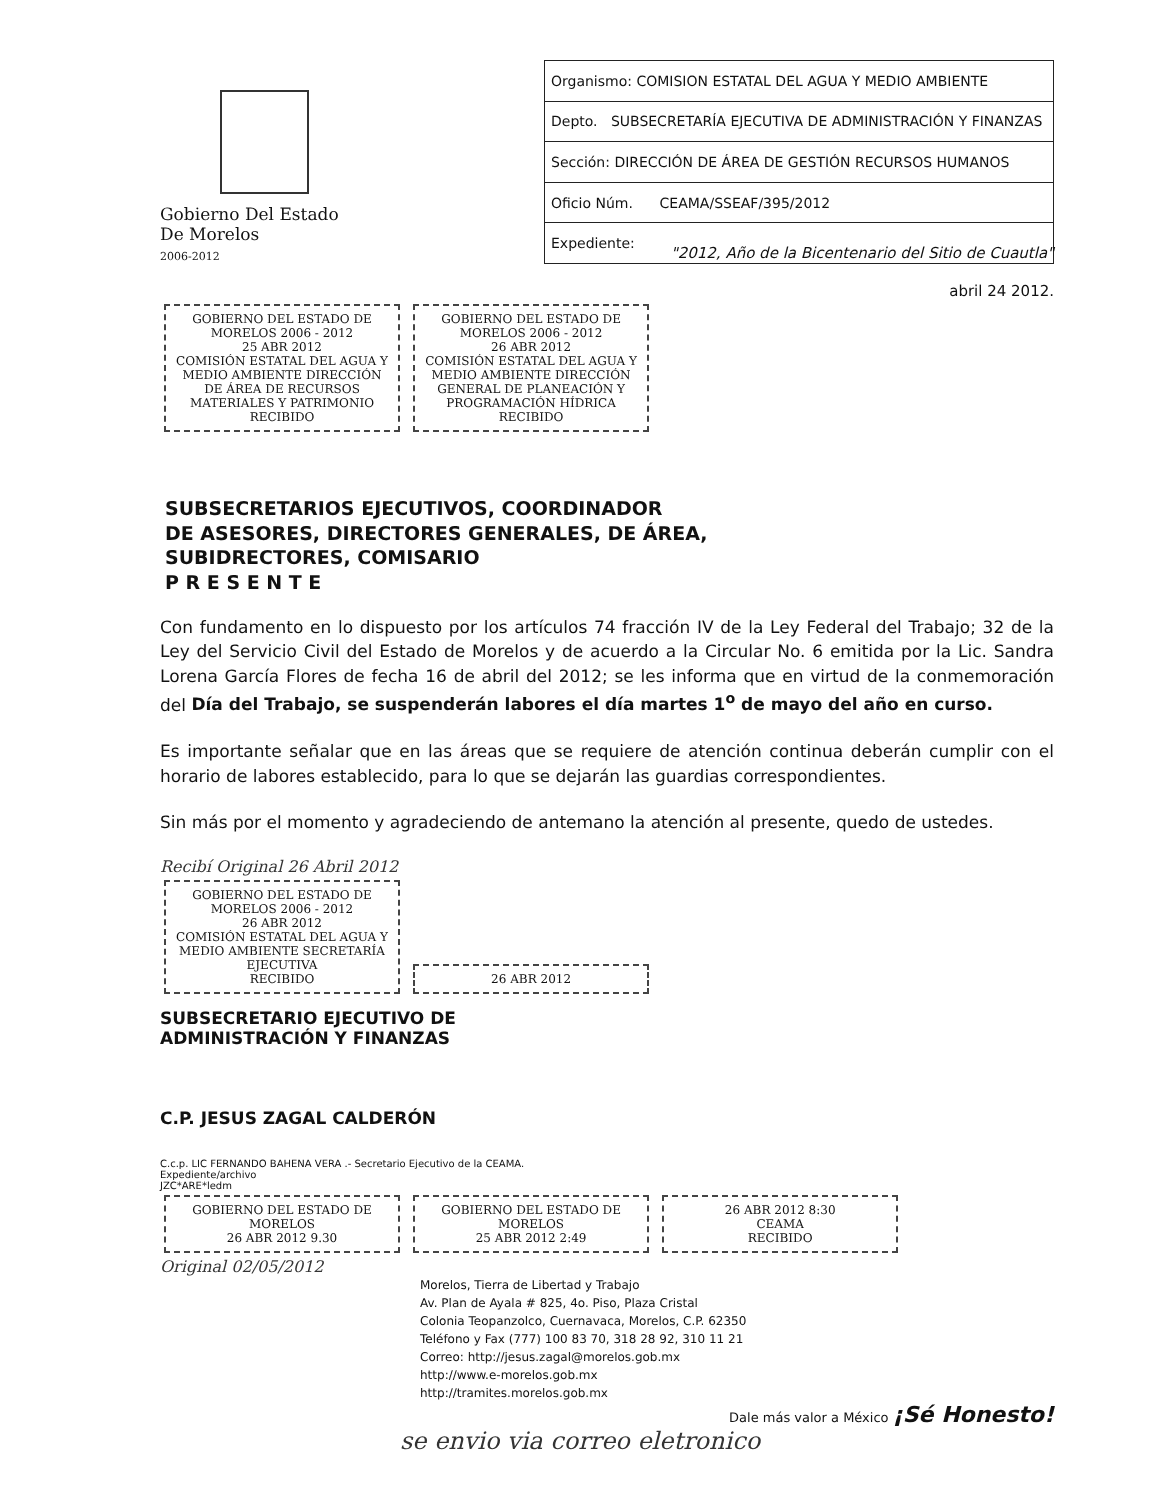Gobierno Del Estado
De Morelos
2006-2012
| Organismo: COMISION ESTATAL DEL AGUA Y MEDIO AMBIENTE |
| Depto. SUBSECRETARÍA EJECUTIVA DE ADMINISTRACIÓN Y FINANZAS |
| Sección: DIRECCIÓN DE ÁREA DE GESTIÓN RECURSOS HUMANOS |
| Oficio Núm. CEAMA/SSEAF/395/2012 |
| Expediente: |
"2012, Año de la Bicentenario del Sitio de Cuautla"
abril 24 2012.
GOBIERNO DEL ESTADO DE MORELOS 2006 - 2012
25 ABR 2012
COMISIÓN ESTATAL DEL AGUA Y MEDIO AMBIENTE DIRECCIÓN DE ÁREA DE RECURSOS MATERIALES Y PATRIMONIO
RECIBIDO
GOBIERNO DEL ESTADO DE MORELOS 2006 - 2012
26 ABR 2012
COMISIÓN ESTATAL DEL AGUA Y MEDIO AMBIENTE DIRECCIÓN GENERAL DE PLANEACIÓN Y PROGRAMACIÓN HÍDRICA
RECIBIDO
SUBSECRETARIOS EJECUTIVOS, COORDINADOR
DE ASESORES, DIRECTORES GENERALES, DE ÁREA,
SUBIDRECTORES, COMISARIO
P R E S E N T E
Con fundamento en lo dispuesto por los artículos 74 fracción IV de la Ley Federal del Trabajo; 32 de la Ley del Servicio Civil del Estado de Morelos y de acuerdo a la Circular No. 6 emitida por la Lic. Sandra Lorena García Flores de fecha 16 de abril del 2012; se les informa que en virtud de la conmemoración del Día del Trabajo, se suspenderán labores el día martes 1<sup>o</sup> de mayo del año en curso.
Es importante señalar que en las áreas que se requiere de atención continua deberán cumplir con el horario de labores establecido, para lo que se dejarán las guardias correspondientes.
Sin más por el momento y agradeciendo de antemano la atención al presente, quedo de ustedes.
Recibí Original 26 Abril 2012
GOBIERNO DEL ESTADO DE MORELOS 2006 - 2012
26 ABR 2012
COMISIÓN ESTATAL DEL AGUA Y MEDIO AMBIENTE SECRETARÍA EJECUTIVA
RECIBIDO
26 ABR 2012
SUBSECRETARIO EJECUTIVO DE
ADMINISTRACIÓN Y FINANZAS
C.P. JESUS ZAGAL CALDERÓN
C.c.p. LIC FERNANDO BAHENA VERA .- Secretario Ejecutivo de la CEAMA.
Expediente/archivo
JZC*ARE*ledm
GOBIERNO DEL ESTADO DE MORELOS
26 ABR 2012 9.30
GOBIERNO DEL ESTADO DE MORELOS
25 ABR 2012 2:49
26 ABR 2012 8:30
CEAMA
RECIBIDO
Original 02/05/2012
Morelos, Tierra de Libertad y Trabajo
Av. Plan de Ayala # 825, 4o. Piso, Plaza Cristal
Colonia Teopanzolco, Cuernavaca, Morelos, C.P. 62350
Teléfono y Fax (777) 100 83 70, 318 28 92, 310 11 21
Correo: http://jesus.zagal@morelos.gob.mx
http://www.e-morelos.gob.mx
http://tramites.morelos.gob.mx
Dale más valor a México ¡Sé Honesto!
se envio via correo eletronico